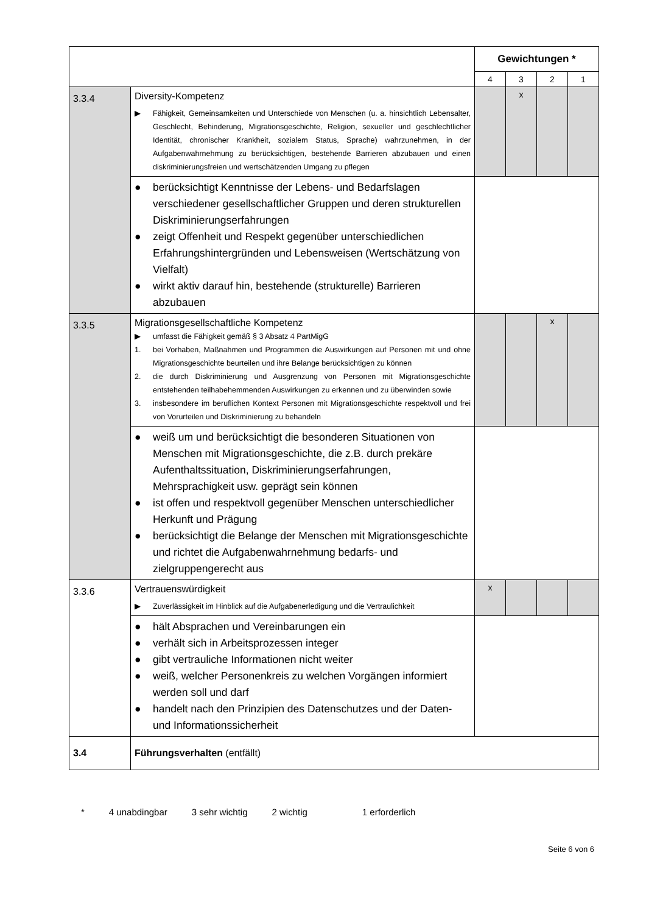| | | Gewichtungen * | | | |
| --- | --- | --- | --- | --- | --- |
| | | 4 | 3 | 2 | 1 |
| 3.3.4 | Diversity-Kompetenz ▶ Fähigkeit, Gemeinsamkeiten und Unterschiede von Menschen (u. a. hinsichtlich Lebensalter, Geschlecht, Behinderung, Migrationsgeschichte, Religion, sexueller und geschlechtlicher Identität, chronischer Krankheit, sozialem Status, Sprache) wahrzunehmen, in der Aufgabenwahrnehmung zu berücksichtigen, bestehende Barrieren abzubauen und einen diskriminierungsfreien und wertschätzenden Umgang zu pflegen | | x | | |
| | ● berücksichtigt Kenntnisse der Lebens- und Bedarfslagen verschiedener gesellschaftlicher Gruppen und deren strukturellen Diskriminierungserfahrungen ● zeigt Offenheit und Respekt gegenüber unterschiedlichen Erfahrungshintergründen und Lebensweisen (Wertschätzung von Vielfalt) ● wirkt aktiv darauf hin, bestehende (strukturelle) Barrieren abzubauen | | | | |
| 3.3.5 | Migrationsgesellschaftliche Kompetenz ▶ umfasst die Fähigkeit gemäß § 3 Absatz 4 PartMigG 1. bei Vorhaben, Maßnahmen und Programmen die Auswirkungen auf Personen mit und ohne Migrationsgeschichte beurteilen und ihre Belange berücksichtigen zu können 2. die durch Diskriminierung und Ausgrenzung von Personen mit Migrationsgeschichte entstehenden teilhabehemmenden Auswirkungen zu erkennen und zu überwinden sowie 3. insbesondere im beruflichen Kontext Personen mit Migrationsgeschichte respektvoll und frei von Vorurteilen und Diskriminierung zu behandeln | | | x | |
| | ● weiß um und berücksichtigt die besonderen Situationen von Menschen mit Migrationsgeschichte, die z.B. durch prekäre Aufenthaltssituation, Diskriminierungserfahrungen, Mehrsprachigkeit usw. geprägt sein können ● ist offen und respektvoll gegenüber Menschen unterschiedlicher Herkunft und Prägung ● berücksichtigt die Belange der Menschen mit Migrationsgeschichte und richtet die Aufgabenwahrnehmung bedarfs- und zielgruppengerecht aus | | | | |
| 3.3.6 | Vertrauenswürdigkeit ▶ Zuverlässigkeit im Hinblick auf die Aufgabenerledigung und die Vertraulichkeit | x | | | |
| | ● hält Absprachen und Vereinbarungen ein ● verhält sich in Arbeitsprozessen integer ● gibt vertrauliche Informationen nicht weiter ● weiß, welcher Personenkreis zu welchen Vorgängen informiert werden soll und darf ● handelt nach den Prinzipien des Datenschutzes und der Daten- und Informationssicherheit | | | | |
| 3.4 | Führungsverhalten (entfällt) | | | | |
* 4 unabdingbar 3 sehr wichtig 2 wichtig 1 erforderlich
Seite 6 von 6